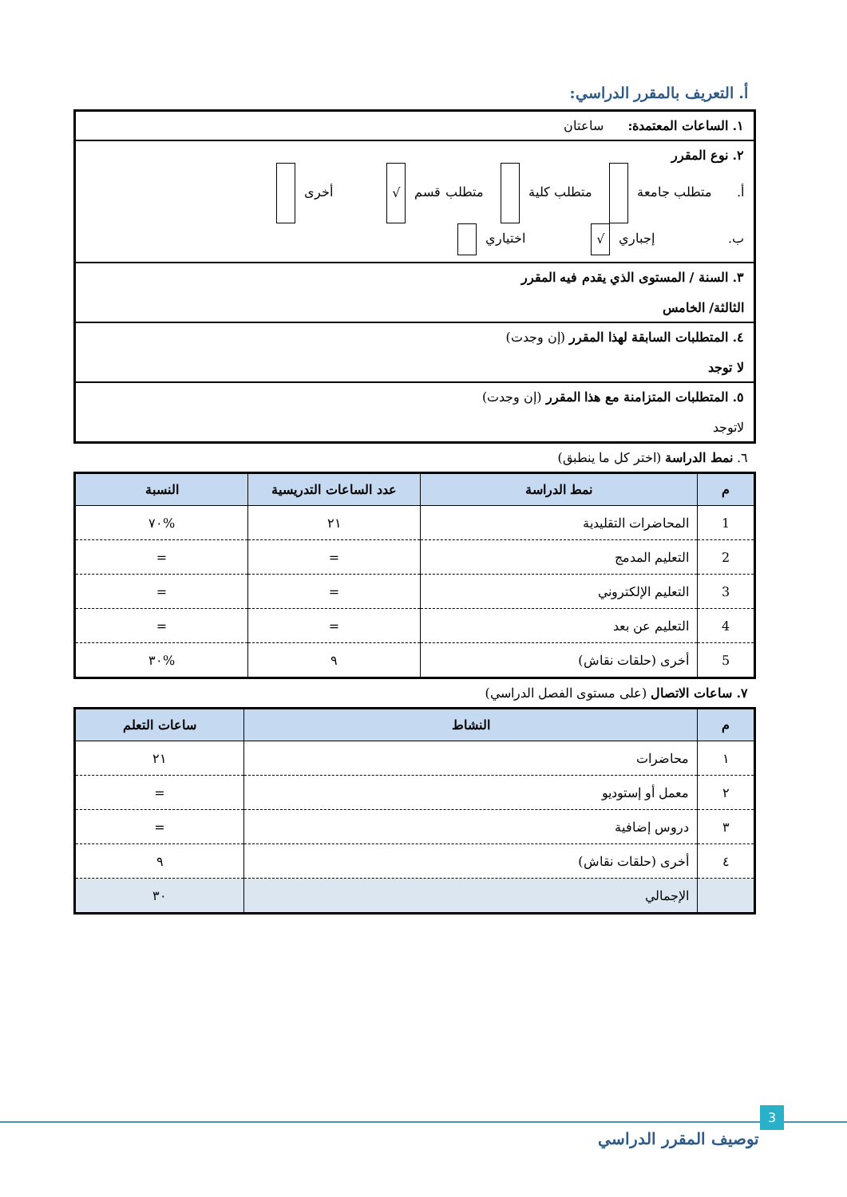أ. التعريف بالمقرر الدراسي:
١. الساعات المعتمدة: ساعتان
٢. نوع المقرر
أ. متطلب جامعة متطلب كلية متطلب قسم √ أخرى
ب. إجباري √ اختياري
٣. السنة / المستوى الذي يقدم فيه المقرر
الثالثة/ الخامس
٤. المتطلبات السابقة لهذا المقرر (إن وجدت)
لا توجد
٥. المتطلبات المتزامنة مع هذا المقرر (إن وجدت)
لاتوجد
٦. نمط الدراسة (اختر كل ما ينطبق)
| م | نمط الدراسة | عدد الساعات التدريسية | النسبة |
| --- | --- | --- | --- |
| 1 | المحاضرات التقليدية | ٢١ | %٧٠ |
| 2 | التعليم المدمج | = | = |
| 3 | التعليم الإلكتروني | = | = |
| 4 | التعليم عن بعد | = | = |
| 5 | أخرى (حلقات نقاش) | ٩ | %٣٠ |
٧. ساعات الاتصال (على مستوى الفصل الدراسي)
| م | النشاط | ساعات التعلم |
| --- | --- | --- |
| ١ | محاضرات | ٢١ |
| ٢ | معمل أو إستوديو | = |
| ٣ | دروس إضافية | = |
| ٤ | أخرى (حلقات نقاش) | ٩ |
| | الإجمالي | ٣٠ |
3
توصيف المقرر الدراسي